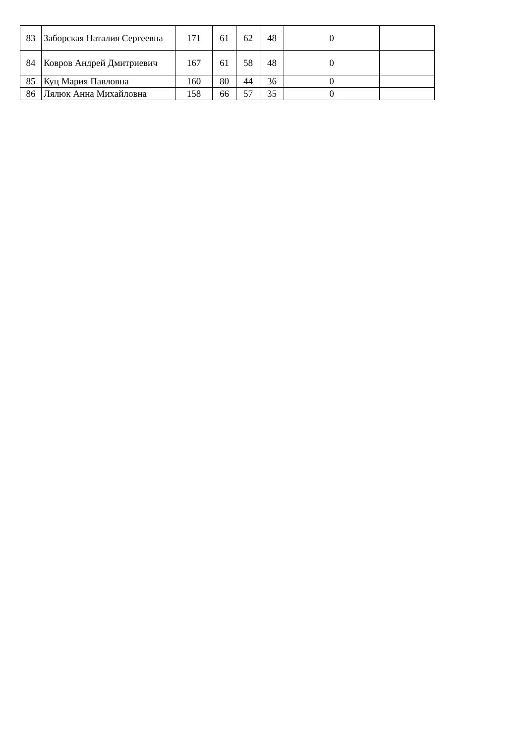| 83 | Заборская Наталия Сергеевна | 171 | 61 | 62 | 48 | 0 | |
| 84 | Ковров Андрей Дмитриевич | 167 | 61 | 58 | 48 | 0 | |
| 85 | Куц Мария Павловна | 160 | 80 | 44 | 36 | 0 | |
| 86 | Лялюк Анна Михайловна | 158 | 66 | 57 | 35 | 0 | |